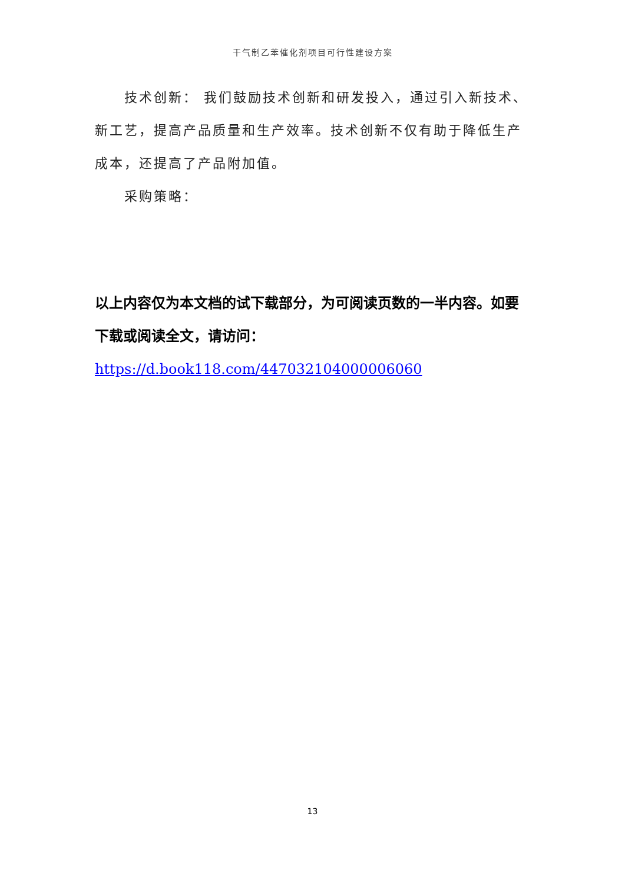干气制乙苯催化剂项目可行性建设方案
技术创新： 我们鼓励技术创新和研发投入，通过引入新技术、新工艺，提高产品质量和生产效率。技术创新不仅有助于降低生产成本，还提高了产品附加值。
采购策略：
以上内容仅为本文档的试下载部分，为可阅读页数的一半内容。如要下载或阅读全文，请访问：
https://d.book118.com/447032104000006060
13